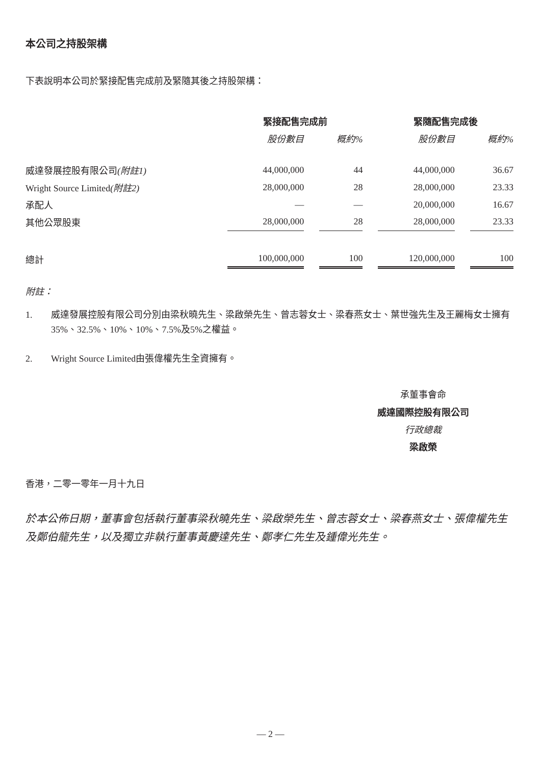本公司之持股架構
下表說明本公司於緊接配售完成前及緊隨其後之持股架構：
| | 緊接配售完成前 | | | | 緊隨配售完成後 | | |
| --- | --- | --- | --- | --- | --- | --- | --- |
| | 股份數目 | | 概約% | | 股份數目 | | 概約% |
| 威達發展控股有限公司 (附註1) | 44,000,000 | | 44 | | 44,000,000 | | 36.67 |
| Wright Source Limited (附註2) | 28,000,000 | | 28 | | 28,000,000 | | 23.33 |
| 承配人 | — | | — | | 20,000,000 | | 16.67 |
| 其他公眾股東 | 28,000,000 | | 28 | | 28,000,000 | | 23.33 |
| 總計 | 100,000,000 | | 100 | | 120,000,000 | | 100 |
附註：
1. 威達發展控股有限公司分別由梁秋曉先生、梁啟榮先生、曾志蓉女士、梁春燕女士、葉世強先生及王麗梅女士擁有35%、32.5%、10%、10%、7.5%及5%之權益。
2. Wright Source Limited由張偉權先生全資擁有。
承董事會命
威達國際控股有限公司
行政總裁
梁啟榮
香港，二零一零年一月十九日
於本公佈日期，董事會包括執行董事梁秋曉先生、梁啟榮先生、曾志蓉女士、梁春燕女士、張偉權先生及鄭伯龍先生，以及獨立非執行董事黃慶達先生、鄭孝仁先生及鍾偉光先生。
— 2 —